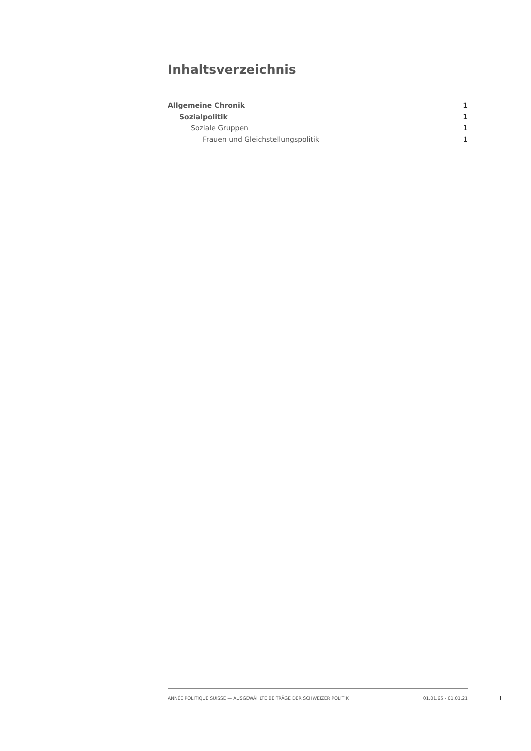Inhaltsverzeichnis
Allgemeine Chronik 1
Sozialpolitik 1
Soziale Gruppen 1
Frauen und Gleichstellungspolitik 1
ANNÉE POLITIQUE SUISSE — AUSGEWÄHLTE BEITRÄGE DER SCHWEIZER POLITIK 01.01.65 - 01.01.21
I